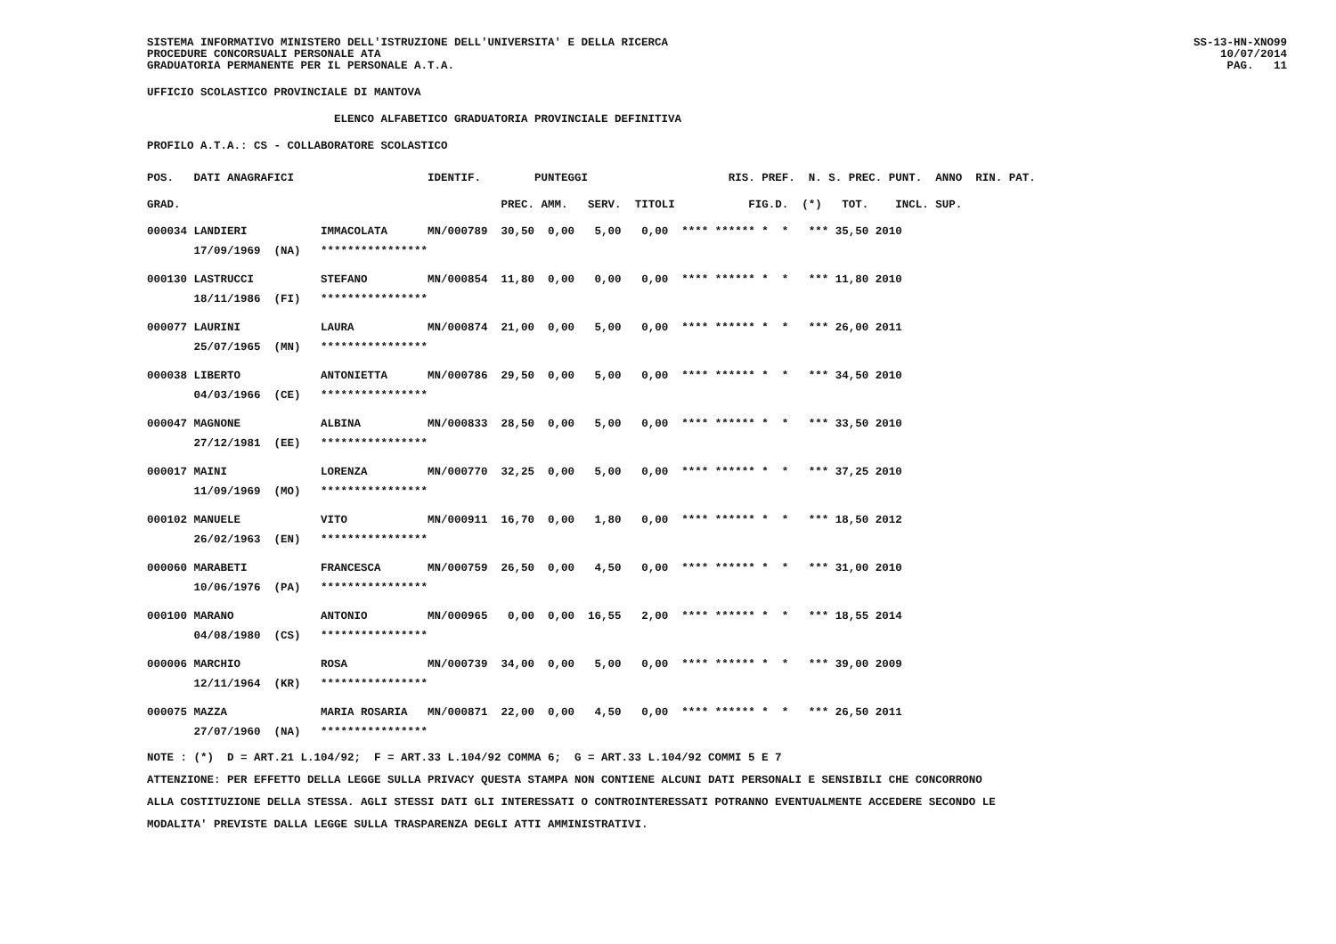SISTEMA INFORMATIVO MINISTERO DELL'ISTRUZIONE DELL'UNIVERSITA' E DELLA RICERCA PROCEDURE CONCORSUALI PERSONALE ATA GRADUATORIA PERMANENTE PER IL PERSONALE A.T.A.
SS-13-HN-XNO99 10/07/2014 PAG. 11
UFFICIO SCOLASTICO PROVINCIALE DI MANTOVA
ELENCO ALFABETICO GRADUATORIA PROVINCIALE DEFINITIVA
PROFILO A.T.A.: CS - COLLABORATORE SCOLASTICO
| POS. | DATI ANAGRAFICI | | IDENTIF. | PUNTEGGI | | | RIS. PREF. N. S. PREC. PUNT. ANNO RIN. PAT. |
| --- | --- | --- | --- | --- | --- | --- | --- |
| GRAD. | | | | PREC. AMM. | SERV. | TITOLI | FIG.D. (*) TOT. INCL. SUP. |
| 000034 | LANDIERI | IMMACOLATA | MN/000789 | 30,50 0,00 | 5,00 | 0,00 | **** ****** * * *** 35,50 2010 |
| | 17/09/1969 (NA) | **************** | | | | | |
| 000130 | LASTRUCCI | STEFANO | MN/000854 | 11,80 0,00 | 0,00 | 0,00 | **** ****** * * *** 11,80 2010 |
| | 18/11/1986 (FI) | **************** | | | | | |
| 000077 | LAURINI | LAURA | MN/000874 | 21,00 0,00 | 5,00 | 0,00 | **** ****** * * *** 26,00 2011 |
| | 25/07/1965 (MN) | **************** | | | | | |
| 000038 | LIBERTO | ANTONIETTA | MN/000786 | 29,50 0,00 | 5,00 | 0,00 | **** ****** * * *** 34,50 2010 |
| | 04/03/1966 (CE) | **************** | | | | | |
| 000047 | MAGNONE | ALBINA | MN/000833 | 28,50 0,00 | 5,00 | 0,00 | **** ****** * * *** 33,50 2010 |
| | 27/12/1981 (EE) | **************** | | | | | |
| 000017 | MAINI | LORENZA | MN/000770 | 32,25 0,00 | 5,00 | 0,00 | **** ****** * * *** 37,25 2010 |
| | 11/09/1969 (MO) | **************** | | | | | |
| 000102 | MANUELE | VITO | MN/000911 | 16,70 0,00 | 1,80 | 0,00 | **** ****** * * *** 18,50 2012 |
| | 26/02/1963 (EN) | **************** | | | | | |
| 000060 | MARABETI | FRANCESCA | MN/000759 | 26,50 0,00 | 4,50 | 0,00 | **** ****** * * *** 31,00 2010 |
| | 10/06/1976 (PA) | **************** | | | | | |
| 000100 | MARANO | ANTONIO | MN/000965 | 0,00 0,00 | 16,55 | 2,00 | **** ****** * * *** 18,55 2014 |
| | 04/08/1980 (CS) | **************** | | | | | |
| 000006 | MARCHIO | ROSA | MN/000739 | 34,00 0,00 | 5,00 | 0,00 | **** ****** * * *** 39,00 2009 |
| | 12/11/1964 (KR) | **************** | | | | | |
| 000075 | MAZZA | MARIA ROSARIA | MN/000871 | 22,00 0,00 | 4,50 | 0,00 | **** ****** * * *** 26,50 2011 |
| | 27/07/1960 (NA) | **************** | | | | | |
NOTE : (*) D = ART.21 L.104/92; F = ART.33 L.104/92 COMMA 6; G = ART.33 L.104/92 COMMI 5 E 7 ATTENZIONE: PER EFFETTO DELLA LEGGE SULLA PRIVACY QUESTA STAMPA NON CONTIENE ALCUNI DATI PERSONALI E SENSIBILI CHE CONCORRONO ALLA COSTITUZIONE DELLA STESSA. AGLI STESSI DATI GLI INTERESSATI O CONTROINTERESSATI POTRANNO EVENTUALMENTE ACCEDERE SECONDO LE MODALITA' PREVISTE DALLA LEGGE SULLA TRASPARENZA DEGLI ATTI AMMINISTRATIVI.